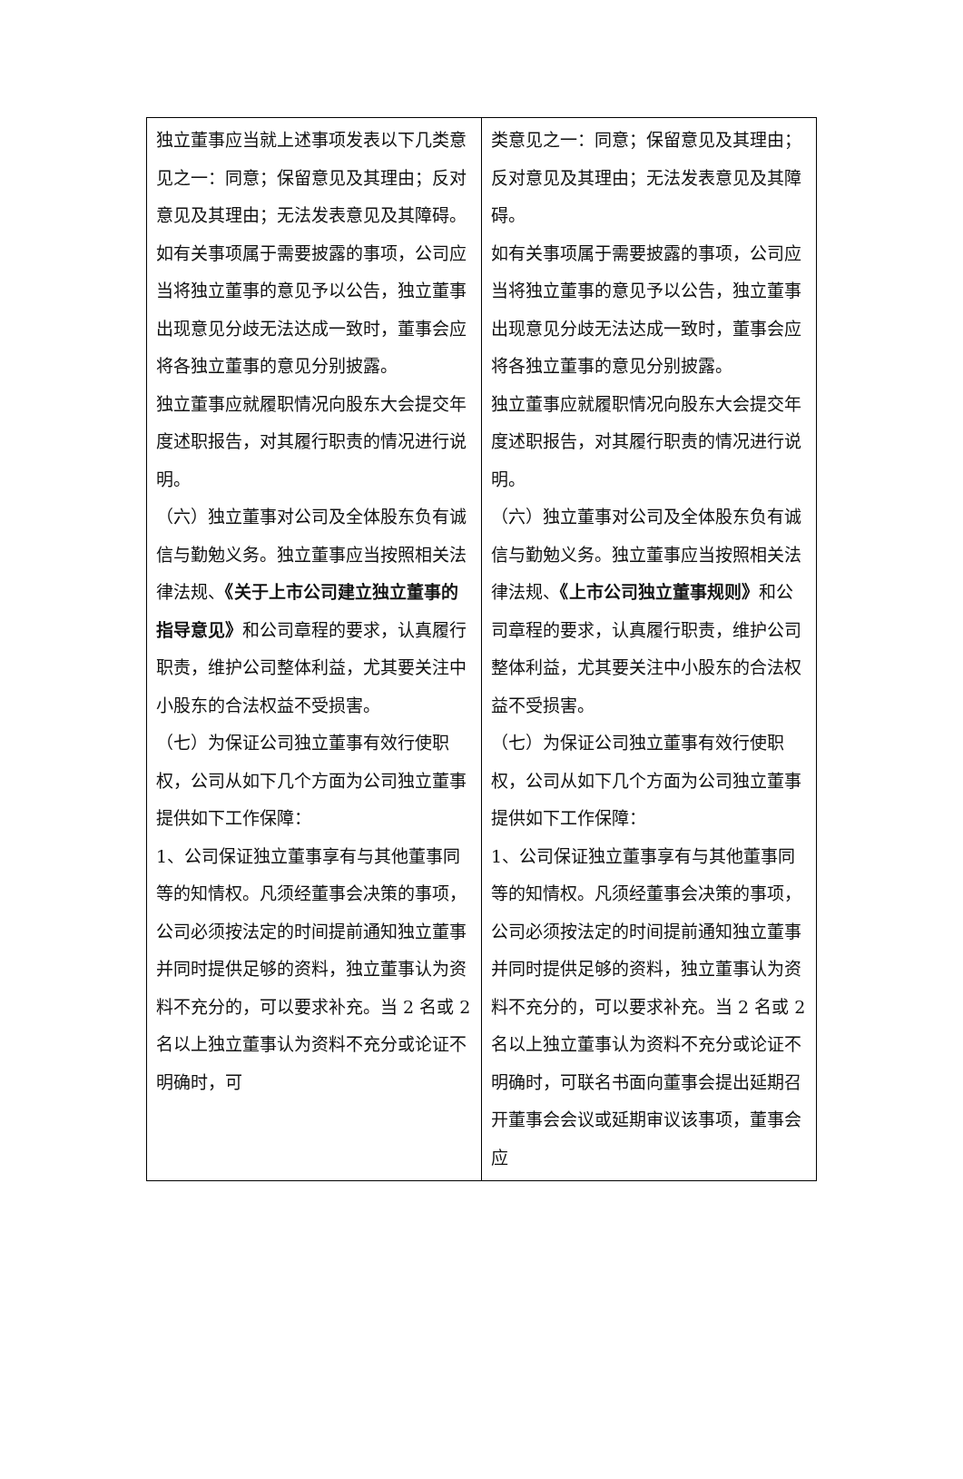| 独立董事应当就上述事项发表以下几类意见之一：同意；保留意见及其理由；反对意见及其理由；无法发表意见及其障碍。 如有关事项属于需要披露的事项，公司应当将独立董事的意见予以公告，独立董事出现意见分歧无法达成一致时，董事会应将各独立董事的意见分别披露。 独立董事应就履职情况向股东大会提交年度述职报告，对其履行职责的情况进行说明。 （六）独立董事对公司及全体股东负有诚信与勤勉义务。独立董事应当按照相关法律法规、 《关于上市公司建立独立董事的指导意见》 和公司章程的要求，认真履行职责，维护公司整体利益，尤其要关注中小股东的合法权益不受损害。 （七）为保证公司独立董事有效行使职权，公司从如下几个方面为公司独立董事提供如下工作保障： 1、公司保证独立董事享有与其他董事同等的知情权。凡须经董事会决策的事项，公司必须按法定的时间提前通知独立董事并同时提供足够的资料，独立董事认为资料不充分的，可以要求补充。当 2 名或 2 名以上独立董事认为资料不充分或论证不明确时，可 | 类意见之一：同意；保留意见及其理由；反对意见及其理由；无法发表意见及其障碍。 如有关事项属于需要披露的事项，公司应当将独立董事的意见予以公告，独立董事出现意见分歧无法达成一致时，董事会应将各独立董事的意见分别披露。 独立董事应就履职情况向股东大会提交年度述职报告，对其履行职责的情况进行说明。 （六）独立董事对公司及全体股东负有诚信与勤勉义务。独立董事应当按照相关法律法规、 《上市公司独立董事规则》 和公司章程的要求，认真履行职责，维护公司整体利益，尤其要关注中小股东的合法权益不受损害。 （七）为保证公司独立董事有效行使职权，公司从如下几个方面为公司独立董事提供如下工作保障： 1、公司保证独立董事享有与其他董事同等的知情权。凡须经董事会决策的事项，公司必须按法定的时间提前通知独立董事并同时提供足够的资料，独立董事认为资料不充分的，可以要求补充。当 2 名或 2 名以上独立董事认为资料不充分或论证不明确时，可联名书面向董事会提出延期召开董事会会议或延期审议该事项，董事会应 |